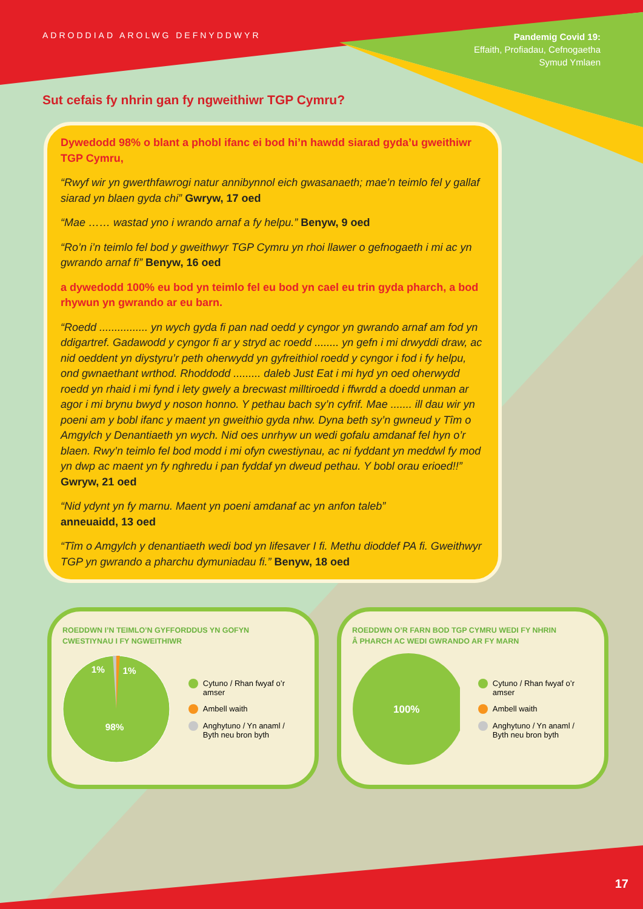ADRODDIAD AROLWG DEFNYDDWYR
Pandemig Covid 19:
Effaith, Profiadau, Cefnogaetha
Symud Ymlaen
Sut cefais fy nhrin gan fy ngweithiwr TGP Cymru?
Dywedodd 98% o blant a phobl ifanc ei bod hi’n hawdd siarad gyda’u gweithiwr TGP Cymru,
“Rwyf wir yn gwerthfawrogi natur annibynnol eich gwasanaeth; mae’n teimlo fel y gallaf siarad yn blaen gyda chi” Gwryw, 17 oed
“Mae …… wastad yno i wrando arnaf a fy helpu.” Benyw, 9 oed
“Ro’n i’n teimlo fel bod y gweithwyr TGP Cymru yn rhoi llawer o gefnogaeth i mi ac yn gwrando arnaf fi” Benyw, 16 oed
a dywedodd 100% eu bod yn teimlo fel eu bod yn cael eu trin gyda pharch, a bod rhywun yn gwrando ar eu barn.
“Roedd ................ yn wych gyda fi pan nad oedd y cyngor yn gwrando arnaf am fod yn ddigartref. Gadawodd y cyngor fi ar y stryd ac roedd ........ yn gefn i mi drwyddi draw, ac nid oeddent yn diystyru’r peth oherwydd yn gyfreithiol roedd y cyngor i fod i fy helpu, ond gwnaethant wrthod. Rhoddodd ......... daleb Just Eat i mi hyd yn oed oherwydd roedd yn rhaid i mi fynd i lety gwely a brecwast milltiroedd i ffwrdd a doedd unman ar agor i mi brynu bwyd y noson honno. Y pethau bach sy’n cyfrif. Mae ....... ill dau wir yn poeni am y bobl ifanc y maent yn gweithio gyda nhw. Dyna beth sy’n gwneud y Tîm o Amgylch y Denantiaeth yn wych. Nid oes unrhyw un wedi gofalu amdanaf fel hyn o’r blaen. Rwy’n teimlo fel bod modd i mi ofyn cwestiynau, ac ni fyddant yn meddwl fy mod yn dwp ac maent yn fy nghredu i pan fyddaf yn dweud pethau. Y bobl orau erioed!!” Gwryw, 21 oed
“Nid ydynt yn fy marnu. Maent yn poeni amdanaf ac yn anfon taleb”
anneuaidd, 13 oed
“Tîm o Amgylch y denantiaeth wedi bod yn lifesaver I fi. Methu dioddef PA fi. Gweithwyr TGP yn gwrando a pharchu dymuniadau fi.” Benyw, 18 oed
ROEDDWN I’N TEIMLO’N GYFFORDDUS YN GOFYN
CWESTIYNAU I FY NGWEITHIWR
1%
1%
98%
Cytuno / Rhan fwyaf o’r amser
Ambell waith
Anghytuno / Yn anaml /
Byth neu bron byth
ROEDDWN O’R FARN BOD TGP CYMRU WEDI FY NHRIN
Â PHARCH AC WEDI GWRANDO AR FY MARN
100%
Cytuno / Rhan fwyaf o’r amser
Ambell waith
Anghytuno / Yn anaml /
Byth neu bron byth
17